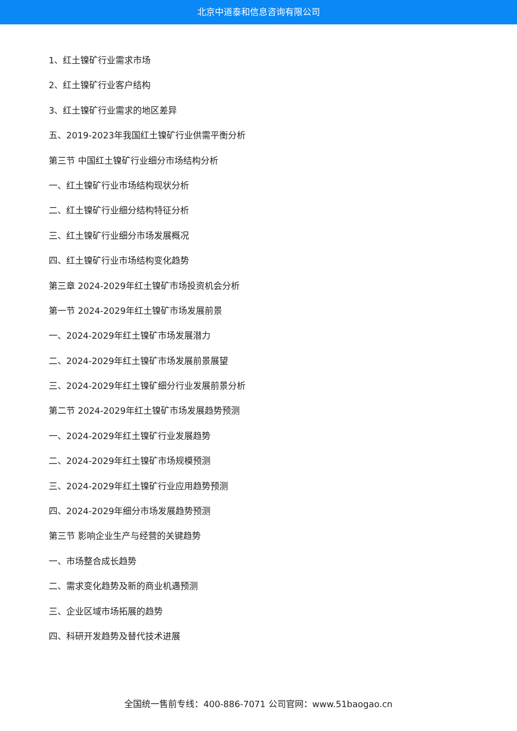北京中道泰和信息咨询有限公司
1、红土镍矿行业需求市场
2、红土镍矿行业客户结构
3、红土镍矿行业需求的地区差异
五、2019-2023年我国红土镍矿行业供需平衡分析
第三节 中国红土镍矿行业细分市场结构分析
一、红土镍矿行业市场结构现状分析
二、红土镍矿行业细分结构特征分析
三、红土镍矿行业细分市场发展概况
四、红土镍矿行业市场结构变化趋势
第三章 2024-2029年红土镍矿市场投资机会分析
第一节 2024-2029年红土镍矿市场发展前景
一、2024-2029年红土镍矿市场发展潜力
二、2024-2029年红土镍矿市场发展前景展望
三、2024-2029年红土镍矿细分行业发展前景分析
第二节 2024-2029年红土镍矿市场发展趋势预测
一、2024-2029年红土镍矿行业发展趋势
二、2024-2029年红土镍矿市场规模预测
三、2024-2029年红土镍矿行业应用趋势预测
四、2024-2029年细分市场发展趋势预测
第三节 影响企业生产与经营的关键趋势
一、市场整合成长趋势
二、需求变化趋势及新的商业机遇预测
三、企业区域市场拓展的趋势
四、科研开发趋势及替代技术进展
全国统一售前专线：400-886-7071 公司官网：www.51baogao.cn